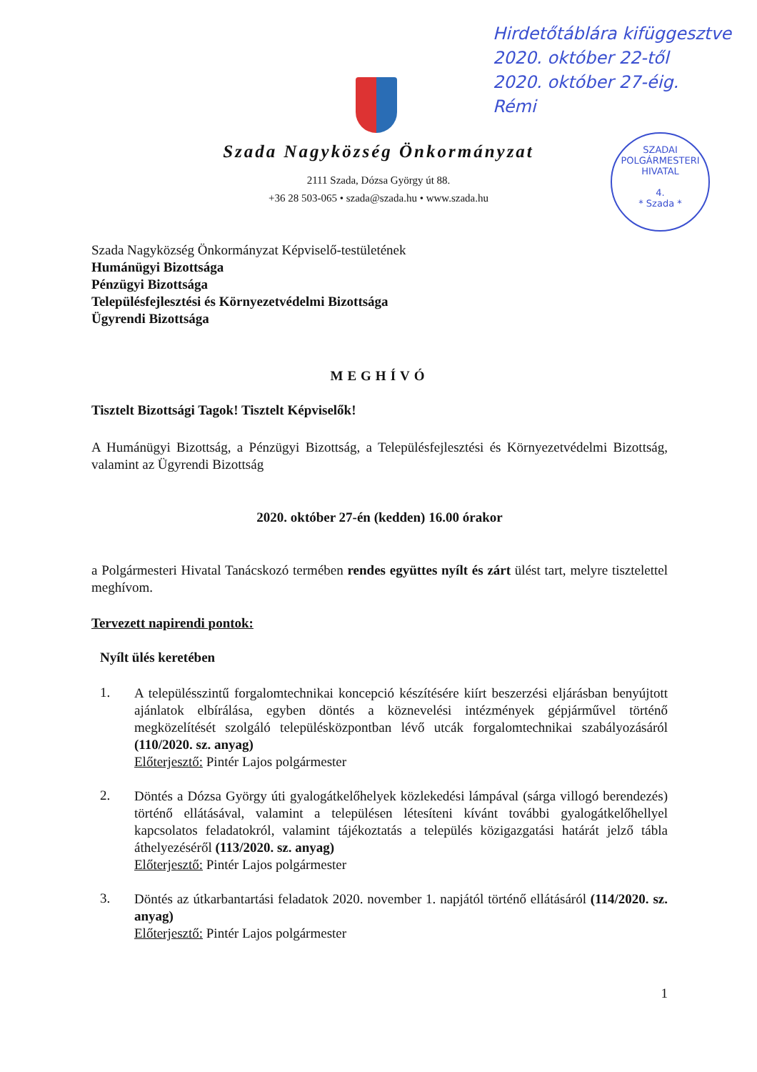Hirdetőtáblára kifüggesztve
2020. október 22-től
2020. október 27-éig.
Rémi
SZADAI POLGÁRMESTERI HIVATAL
4.
* Szada *
Szada Nagyközség Önkormányzat
2111 Szada, Dózsa György út 88.
+36 28 503-065 • szada@szada.hu • www.szada.hu
Szada Nagyközség Önkormányzat Képviselő-testületének
Humánügyi Bizottsága
Pénzügyi Bizottsága
Településfejlesztési és Környezetvédelmi Bizottsága
Ügyrendi Bizottsága
MEGHÍVÓ
Tisztelt Bizottsági Tagok! Tisztelt Képviselők!
A Humánügyi Bizottság, a Pénzügyi Bizottság, a Településfejlesztési és Környezetvédelmi Bizottság, valamint az Ügyrendi Bizottság
2020. október 27-én (kedden) 16.00 órakor
a Polgármesteri Hivatal Tanácskozó termében rendes együttes nyílt és zárt ülést tart, melyre tisztelettel meghívom.
Tervezett napirendi pontok:
Nyílt ülés keretében
1.
A településszintű forgalomtechnikai koncepció készítésére kiírt beszerzési eljárásban benyújtott ajánlatok elbírálása, egyben döntés a köznevelési intézmények gépjárművel történő megközelítését szolgáló településközpontban lévő utcák forgalomtechnikai szabályozásáról (110/2020. sz. anyag)
Előterjesztő: Pintér Lajos polgármester
2.
Döntés a Dózsa György úti gyalogátkelőhelyek közlekedési lámpával (sárga villogó berendezés) történő ellátásával, valamint a településen létesíteni kívánt további gyalogátkelőhellyel kapcsolatos feladatokról, valamint tájékoztatás a település közigazgatási határát jelző tábla áthelyezéséről (113/2020. sz. anyag)
Előterjesztő: Pintér Lajos polgármester
3.
Döntés az útkarbantartási feladatok 2020. november 1. napjától történő ellátásáról (114/2020. sz. anyag)
Előterjesztő: Pintér Lajos polgármester
1